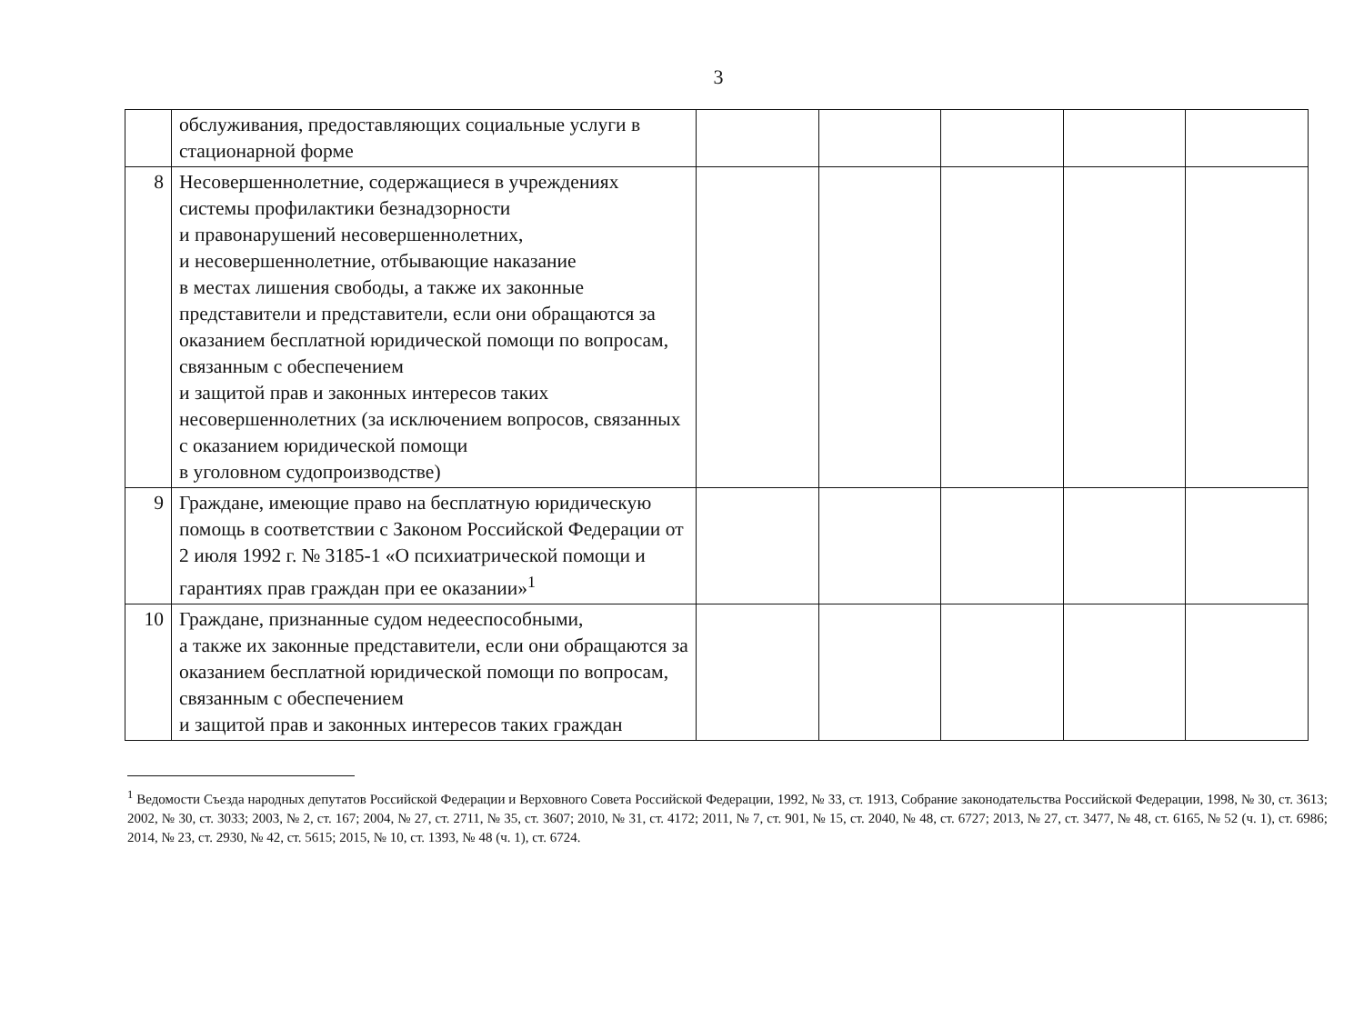3
| | обслуживания, предоставляющих социальные услуги в стационарной форме | | | | | |
| 8 | Несовершеннолетние, содержащиеся в учреждениях системы профилактики безнадзорности и правонарушений несовершеннолетних, и несовершеннолетние, отбывающие наказание в местах лишения свободы, а также их законные представители и представители, если они обращаются за оказанием бесплатной юридической помощи по вопросам, связанным с обеспечением и защитой прав и законных интересов таких несовершеннолетних (за исключением вопросов, связанных с оказанием юридической помощи в уголовном судопроизводстве) | | | | | |
| 9 | Граждане, имеющие право на бесплатную юридическую помощь в соответствии с Законом Российской Федерации от 2 июля 1992 г. № 3185-1 «О психиатрической помощи и гарантиях прав граждан при ее оказании»<sup>1</sup> | | | | | |
| 10 | Граждане, признанные судом недееспособными, а также их законные представители, если они обращаются за оказанием бесплатной юридической помощи по вопросам, связанным с обеспечением и защитой прав и законных интересов таких граждан | | | | | |
<sup>1</sup> Ведомости Съезда народных депутатов Российской Федерации и Верховного Совета Российской Федерации, 1992, № 33, ст. 1913, Собрание законодательства Российской Федерации, 1998, № 30, ст. 3613; 2002, № 30, ст. 3033; 2003, № 2, ст. 167; 2004, № 27, ст. 2711, № 35, ст. 3607; 2010, № 31, ст. 4172; 2011, № 7, ст. 901, № 15, ст. 2040, № 48, ст. 6727; 2013, № 27, ст. 3477, № 48, ст. 6165, № 52 (ч. 1), ст. 6986; 2014, № 23, ст. 2930, № 42, ст. 5615; 2015, № 10, ст. 1393, № 48 (ч. 1), ст. 6724.